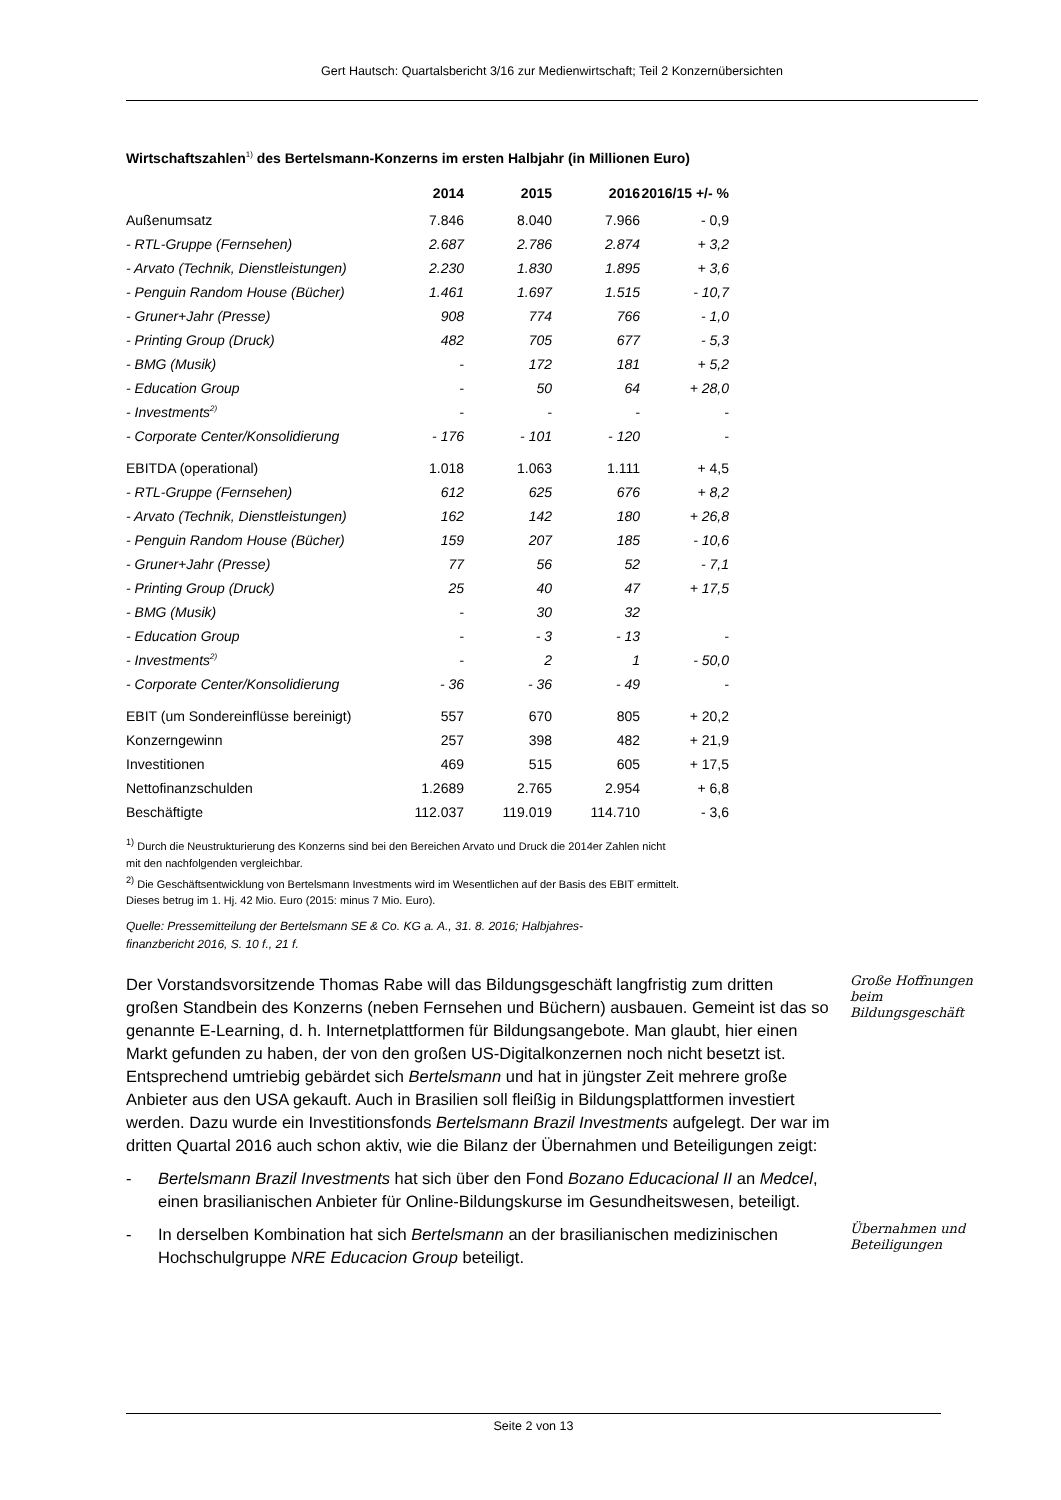Gert Hautsch: Quartalsbericht 3/16 zur Medienwirtschaft; Teil 2 Konzernübersichten
Wirtschaftszahlen<sup>1)</sup> des Bertelsmann-Konzerns im ersten Halbjahr (in Millionen Euro)
| | 2014 | 2015 | 2016 | 2016/15 +/- % |
| --- | --- | --- | --- | --- |
| Außenumsatz | 7.846 | 8.040 | 7.966 | - 0,9 |
| - RTL-Gruppe (Fernsehen) | 2.687 | 2.786 | 2.874 | + 3,2 |
| - Arvato (Technik, Dienstleistungen) | 2.230 | 1.830 | 1.895 | + 3,6 |
| - Penguin Random House (Bücher) | 1.461 | 1.697 | 1.515 | - 10,7 |
| - Gruner+Jahr (Presse) | 908 | 774 | 766 | - 1,0 |
| - Printing Group (Druck) | 482 | 705 | 677 | - 5,3 |
| - BMG (Musik) | - | 172 | 181 | + 5,2 |
| - Education Group | - | 50 | 64 | + 28,0 |
| - Investments<sup>2)</sup> | - | - | - | - |
| - Corporate Center/Konsolidierung | - 176 | - 101 | - 120 | - |
| EBITDA (operational) | 1.018 | 1.063 | 1.111 | + 4,5 |
| - RTL-Gruppe (Fernsehen) | 612 | 625 | 676 | + 8,2 |
| - Arvato (Technik, Dienstleistungen) | 162 | 142 | 180 | + 26,8 |
| - Penguin Random House (Bücher) | 159 | 207 | 185 | - 10,6 |
| - Gruner+Jahr (Presse) | 77 | 56 | 52 | - 7,1 |
| - Printing Group (Druck) | 25 | 40 | 47 | + 17,5 |
| - BMG (Musik) | - | 30 | 32 | |
| - Education Group | - | - 3 | - 13 | - |
| - Investments<sup>2)</sup> | - | 2 | 1 | - 50,0 |
| - Corporate Center/Konsolidierung | - 36 | - 36 | - 49 | - |
| EBIT (um Sondereinflüsse bereinigt) | 557 | 670 | 805 | + 20,2 |
| Konzerngewinn | 257 | 398 | 482 | + 21,9 |
| Investitionen | 469 | 515 | 605 | + 17,5 |
| Nettofinanzschulden | 1.2689 | 2.765 | 2.954 | + 6,8 |
| Beschäftigte | 112.037 | 119.019 | 114.710 | - 3,6 |
<sup>1)</sup> Durch die Neustrukturierung des Konzerns sind bei den Bereichen Arvato und Druck die 2014er Zahlen nicht
mit den nachfolgenden vergleichbar.
<sup>2)</sup> Die Geschäftsentwicklung von Bertelsmann Investments wird im Wesentlichen auf der Basis des EBIT ermittelt.
Dieses betrug im 1. Hj. 42 Mio. Euro (2015: minus 7 Mio. Euro).
Quelle: Pressemitteilung der Bertelsmann SE & Co. KG a. A., 31. 8. 2016; Halbjahres-
finanzbericht 2016, S. 10 f., 21 f.
Der Vorstandsvorsitzende Thomas Rabe will das Bildungsgeschäft langfristig zum dritten großen Standbein des Konzerns (neben Fernsehen und Büchern) ausbauen. Gemeint ist das so genannte E-Learning, d. h. Internetplattformen für Bildungsangebote. Man glaubt, hier einen Markt gefunden zu haben, der von den großen US-Digitalkonzernen noch nicht besetzt ist. Entsprechend umtriebig gebärdet sich Bertelsmann und hat in jüngster Zeit mehrere große Anbieter aus den USA gekauft. Auch in Brasilien soll fleißig in Bildungsplattformen investiert werden. Dazu wurde ein Investitionsfonds Bertelsmann Brazil Investments aufgelegt. Der war im dritten Quartal 2016 auch schon aktiv, wie die Bilanz der Übernahmen und Beteiligungen zeigt:
- Bertelsmann Brazil Investments hat sich über den Fond Bozano Educacional II an Medcel, einen brasilianischen Anbieter für Online-Bildungskurse im Gesundheitswesen, beteiligt.
- In derselben Kombination hat sich Bertelsmann an der brasilianischen medizinischen Hochschulgruppe NRE Educacion Group beteiligt.
Große Hoffnungen beim Bildungsgeschäft
Übernahmen und Beteiligungen
Seite 2 von 13